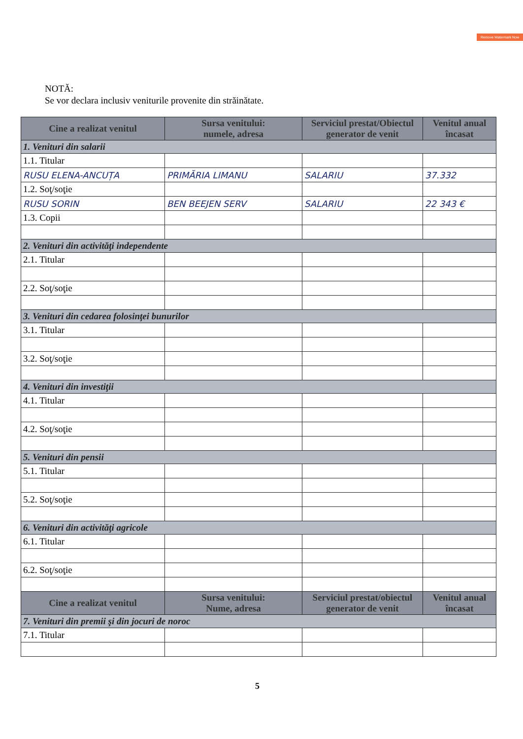Remove Watermark Now
NOTĂ:
Se vor declara inclusiv veniturile provenite din străinătate.
| Cine a realizat venitul | Sursa venitului: numele, adresa | Serviciul prestat/Obiectul generator de venit | Venitul anual încasat |
| --- | --- | --- | --- |
| 1. Venituri din salarii | | | |
| 1.1. Titular | | | |
| RUSU ELENA-ANCUȚA | PRIMĂRIA LIMANU | SALARIU | 37.332 |
| 1.2. Soţ/soţie | | | |
| RUSU SORIN | BEN BEEJEN SERV | SALARIU | 22 343 € |
| 1.3. Copii | | | |
| 2. Venituri din activităţi independente | | | |
| 2.1. Titular | | | |
| 2.2. Soţ/soţie | | | |
| 3. Venituri din cedarea folosinţei bunurilor | | | |
| 3.1. Titular | | | |
| 3.2. Soţ/soţie | | | |
| 4. Venituri din investiţii | | | |
| 4.1. Titular | | | |
| 4.2. Soţ/soţie | | | |
| 5. Venituri din pensii | | | |
| 5.1. Titular | | | |
| 5.2. Soţ/soţie | | | |
| 6. Venituri din activităţi agricole | | | |
| 6.1. Titular | | | |
| 6.2. Soţ/soţie | | | |
| Cine a realizat venitul | Sursa venitului: Nume, adresa | Serviciul prestat/obiectul generator de venit | Venitul anual încasat |
| 7. Venituri din premii şi din jocuri de noroc | | | |
| 7.1. Titular | | | |
5